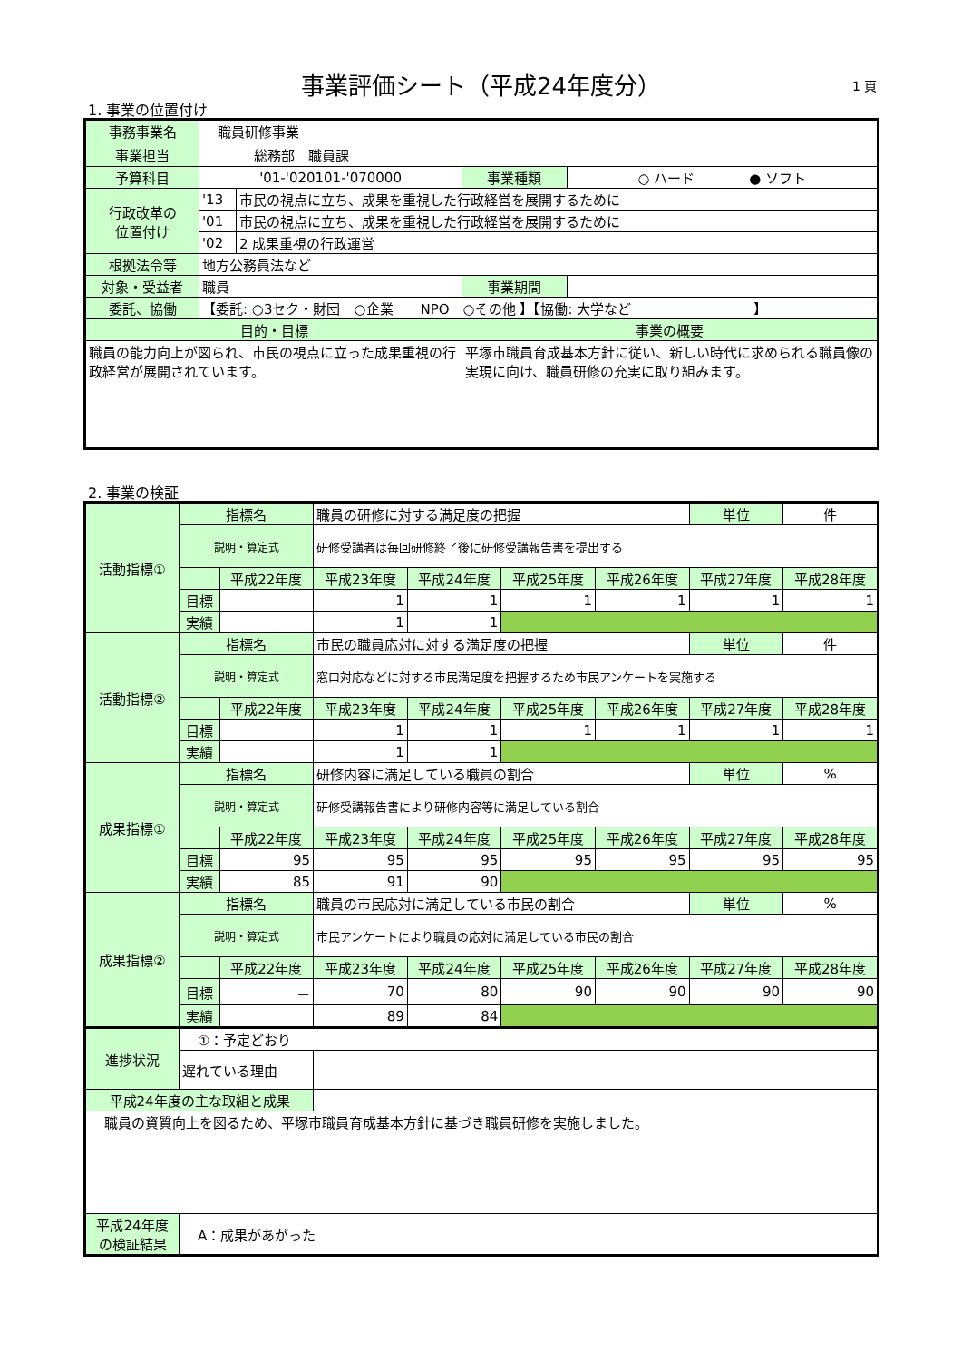事業評価シート（平成24年度分） 1 頁
1. 事業の位置付け
| 事務事業名 | 職員研修事業 | | | |
| 事業担当 | 総務部 職員課 | | | |
| 予算科目 | '01-'020101-'070000 | | 事業種類 | ○ ハード ● ソフト |
| 行政改革の 位置付け | '13 | 市民の視点に立ち、成果を重視した行政経営を展開するために | | |
| | '01 | 市民の視点に立ち、成果を重視した行政経営を展開するために | | |
| | '02 | 2 成果重視の行政運営 | | |
| 根拠法令等 | 地方公務員法など | | | |
| 対象・受益者 | 職員 | | 事業期間 | |
| 委託、協働 | 【委託: ○3セク・財団 ○企業 NPO ○その他 】【協働: 大学など 】 | | | |
| 目的・目標 | | | 事業の概要 | |
| 職員の能力向上が図られ、市民の視点に立った成果重視の行政経営が展開されています。 | | | 平塚市職員育成基本方針に従い、新しい時代に求められる職員像の実現に向け、職員研修の充実に取り組みます。 | |
2. 事業の検証
| 活動指標① | 指標名 | | 職員の研修に対する満足度の把握 | | | | | 単位 | 件 |
| | 説明・算定式 | | 研修受講者は毎回研修終了後に研修受講報告書を提出する | | | | | | |
| | | 平成22年度 | 平成23年度 | 平成24年度 | 平成25年度 | 平成26年度 | 平成27年度 | | 平成28年度 |
| | 目標 | | 1 | 1 | 1 | 1 | 1 | | 1 |
| | 実績 | | 1 | 1 | | | | | |
| 活動指標② | 指標名 | | 市民の職員応対に対する満足度の把握 | | | | | 単位 | 件 |
| | 説明・算定式 | | 窓口対応などに対する市民満足度を把握するため市民アンケートを実施する | | | | | | |
| | | 平成22年度 | 平成23年度 | 平成24年度 | 平成25年度 | 平成26年度 | 平成27年度 | | 平成28年度 |
| | 目標 | | 1 | 1 | 1 | 1 | 1 | | 1 |
| | 実績 | | 1 | 1 | | | | | |
| 成果指標① | 指標名 | | 研修内容に満足している職員の割合 | | | | | 単位 | % |
| | 説明・算定式 | | 研修受講報告書により研修内容等に満足している割合 | | | | | | |
| | | 平成22年度 | 平成23年度 | 平成24年度 | 平成25年度 | 平成26年度 | 平成27年度 | | 平成28年度 |
| | 目標 | 95 | 95 | 95 | 95 | 95 | 95 | | 95 |
| | 実績 | 85 | 91 | 90 | | | | | |
| 成果指標② | 指標名 | | 職員の市民応対に満足している市民の割合 | | | | | 単位 | % |
| | 説明・算定式 | | 市民アンケートにより職員の応対に満足している市民の割合 | | | | | | |
| | | 平成22年度 | 平成23年度 | 平成24年度 | 平成25年度 | 平成26年度 | 平成27年度 | | 平成28年度 |
| | 目標 | － | 70 | 80 | 90 | 90 | 90 | | 90 |
| | 実績 | | 89 | 84 | | | | | |
| 進捗状況 | ①：予定どおり | | | | | | | | |
| | 遅れている理由 | | | | | | | | |
| 平成24年度の主な取組と成果 | | | | | | | | | |
| 職員の資質向上を図るため、平塚市職員育成基本方針に基づき職員研修を実施しました。 | | | | | | | | | |
| 平成24年度 の検証結果 | A：成果があがった | | | | | | | | |